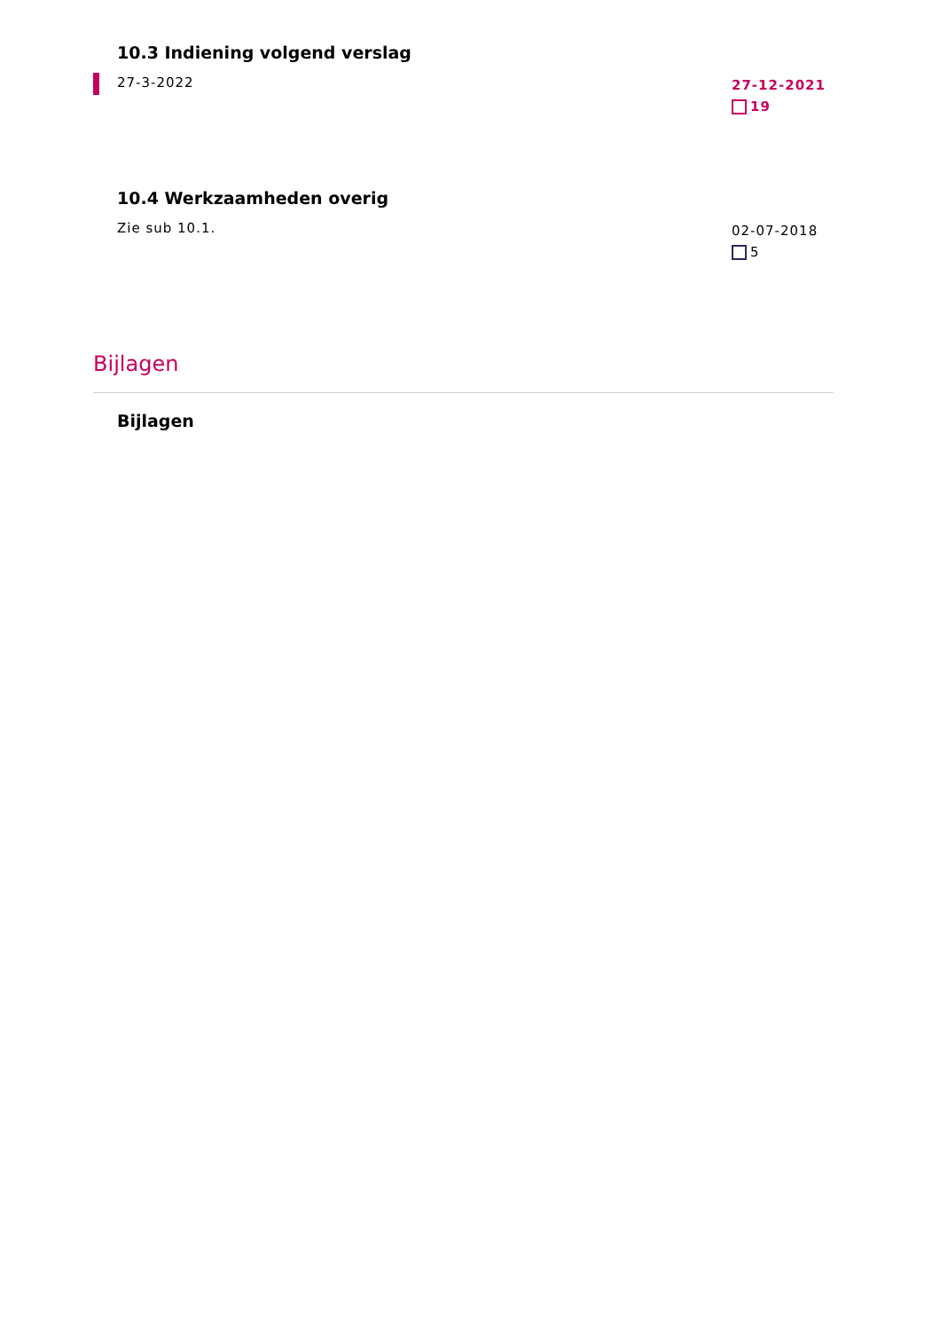10.3 Indiening volgend verslag
27-3-2022
27-12-2021
19
10.4 Werkzaamheden overig
Zie sub 10.1.
02-07-2018
5
Bijlagen
Bijlagen